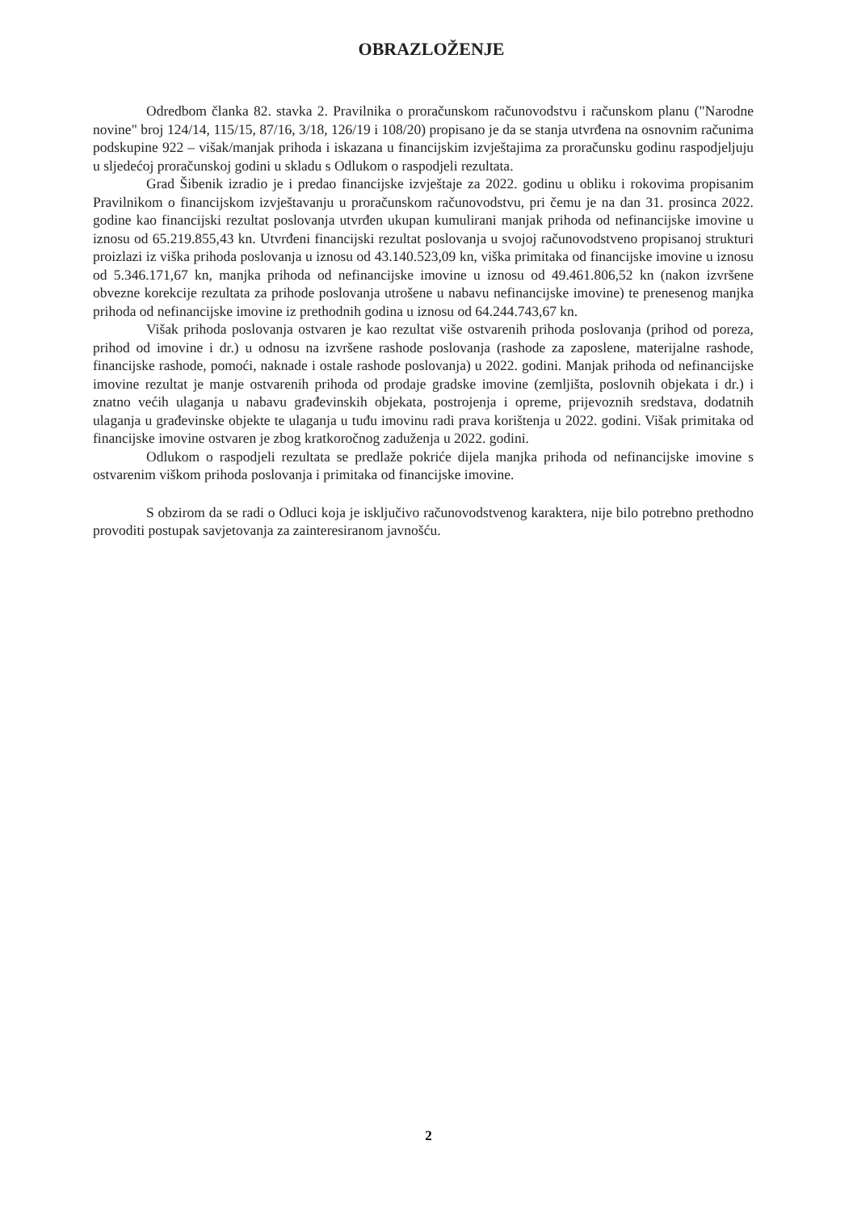OBRAZLOŽENJE
Odredbom članka 82. stavka 2. Pravilnika o proračunskom računovodstvu i računskom planu ("Narodne novine" broj 124/14, 115/15, 87/16, 3/18, 126/19 i 108/20) propisano je da se stanja utvrđena na osnovnim računima podskupine 922 – višak/manjak prihoda i iskazana u financijskim izvještajima za proračunsku godinu raspodjeljuju u sljedećoj proračunskoj godini u skladu s Odlukom o raspodjeli rezultata.
Grad Šibenik izradio je i predao financijske izvještaje za 2022. godinu u obliku i rokovima propisanim Pravilnikom o financijskom izvještavanju u proračunskom računovodstvu, pri čemu je na dan 31. prosinca 2022. godine kao financijski rezultat poslovanja utvrđen ukupan kumulirani manjak prihoda od nefinancijske imovine u iznosu od 65.219.855,43 kn. Utvrđeni financijski rezultat poslovanja u svojoj računovodstveno propisanoj strukturi proizlazi iz viška prihoda poslovanja u iznosu od 43.140.523,09 kn, viška primitaka od financijske imovine u iznosu od 5.346.171,67 kn, manjka prihoda od nefinancijske imovine u iznosu od 49.461.806,52 kn (nakon izvršene obvezne korekcije rezultata za prihode poslovanja utrošene u nabavu nefinancijske imovine) te prenesenog manjka prihoda od nefinancijske imovine iz prethodnih godina u iznosu od 64.244.743,67 kn.
Višak prihoda poslovanja ostvaren je kao rezultat više ostvarenih prihoda poslovanja (prihod od poreza, prihod od imovine i dr.) u odnosu na izvršene rashode poslovanja (rashode za zaposlene, materijalne rashode, financijske rashode, pomoći, naknade i ostale rashode poslovanja) u 2022. godini. Manjak prihoda od nefinancijske imovine rezultat je manje ostvarenih prihoda od prodaje gradske imovine (zemljišta, poslovnih objekata i dr.) i znatno većih ulaganja u nabavu građevinskih objekata, postrojenja i opreme, prijevoznih sredstava, dodatnih ulaganja u građevinske objekte te ulaganja u tuđu imovinu radi prava korištenja u 2022. godini. Višak primitaka od financijske imovine ostvaren je zbog kratkoročnog zaduženja u 2022. godini.
Odlukom o raspodjeli rezultata se predlaže pokriće dijela manjka prihoda od nefinancijske imovine s ostvarenim viškom prihoda poslovanja i primitaka od financijske imovine.
S obzirom da se radi o Odluci koja je isključivo računovodstvenog karaktera, nije bilo potrebno prethodno provoditi postupak savjetovanja za zainteresiranom javnošću.
2